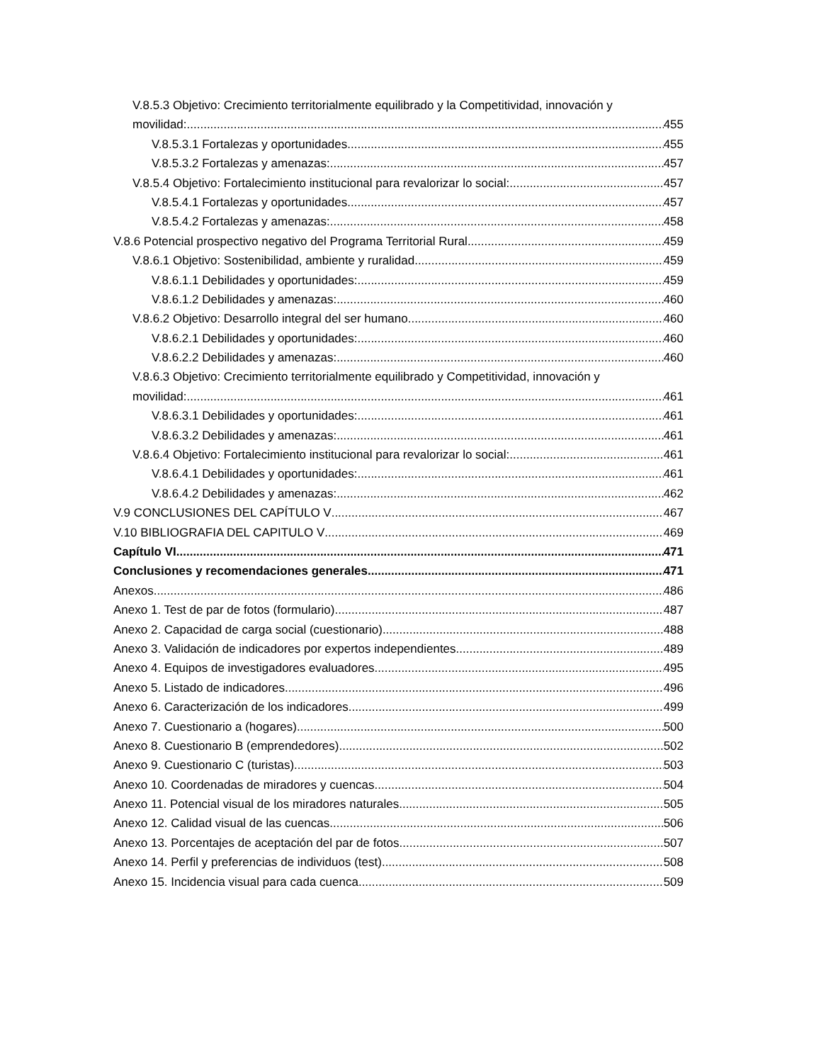V.8.5.3 Objetivo: Crecimiento territorialmente equilibrado y la Competitividad, innovación y
movilidad: 455
V.8.5.3.1 Fortalezas y oportunidades 455
V.8.5.3.2 Fortalezas y amenazas: 457
V.8.5.4 Objetivo: Fortalecimiento institucional para revalorizar lo social: 457
V.8.5.4.1 Fortalezas y oportunidades 457
V.8.5.4.2 Fortalezas y amenazas: 458
V.8.6 Potencial prospectivo negativo del Programa Territorial Rural 459
V.8.6.1 Objetivo: Sostenibilidad, ambiente y ruralidad 459
V.8.6.1.1 Debilidades y oportunidades: 459
V.8.6.1.2 Debilidades y amenazas: 460
V.8.6.2 Objetivo: Desarrollo integral del ser humano 460
V.8.6.2.1 Debilidades y oportunidades: 460
V.8.6.2.2 Debilidades y amenazas: 460
V.8.6.3 Objetivo: Crecimiento territorialmente equilibrado y Competitividad, innovación y
movilidad: 461
V.8.6.3.1 Debilidades y oportunidades: 461
V.8.6.3.2 Debilidades y amenazas: 461
V.8.6.4 Objetivo: Fortalecimiento institucional para revalorizar lo social: 461
V.8.6.4.1 Debilidades y oportunidades: 461
V.8.6.4.2 Debilidades y amenazas: 462
V.9 CONCLUSIONES DEL CAPÍTULO V 467
V.10 BIBLIOGRAFIA DEL CAPITULO V 469
Capítulo VI 471
Conclusiones y recomendaciones generales 471
Anexos 486
Anexo 1. Test de par de fotos (formulario) 487
Anexo 2. Capacidad de carga social (cuestionario) 488
Anexo 3. Validación de indicadores por expertos independientes 489
Anexo 4. Equipos de investigadores evaluadores 495
Anexo 5. Listado de indicadores 496
Anexo 6. Caracterización de los indicadores 499
Anexo 7. Cuestionario a (hogares) 500
Anexo 8. Cuestionario B (emprendedores) 502
Anexo 9. Cuestionario C (turistas) 503
Anexo 10. Coordenadas de miradores y cuencas 504
Anexo 11. Potencial visual de los miradores naturales 505
Anexo 12. Calidad visual de las cuencas 506
Anexo 13. Porcentajes de aceptación del par de fotos 507
Anexo 14. Perfil y preferencias de individuos (test) 508
Anexo 15. Incidencia visual para cada cuenca 509